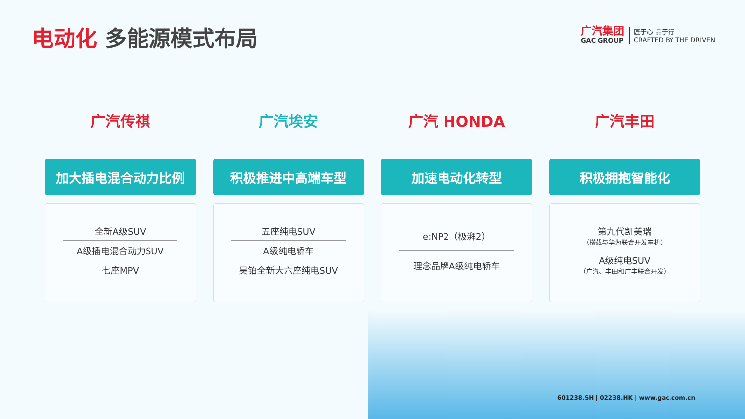电动化 多能源模式布局
广汽集团
GAC GROUP
匠于心 品于行
CRAFTED BY THE DRIVEN
广汽传祺
加大插电混合动力比例
全新A级SUV
A级插电混合动力SUV
七座MPV
广汽埃安
积极推进中高端车型
五座纯电SUV
A级纯电轿车
昊铂全新大六座纯电SUV
广汽 HONDA
加速电动化转型
e:NP2（极湃2）
理念品牌A级纯电轿车
广汽丰田
积极拥抱智能化
第九代凯美瑞
（搭载与华为联合开发车机）
A级纯电SUV
（广汽、丰田和广丰联合开发）
601238.SH | 02238.HK | www.gac.com.cn